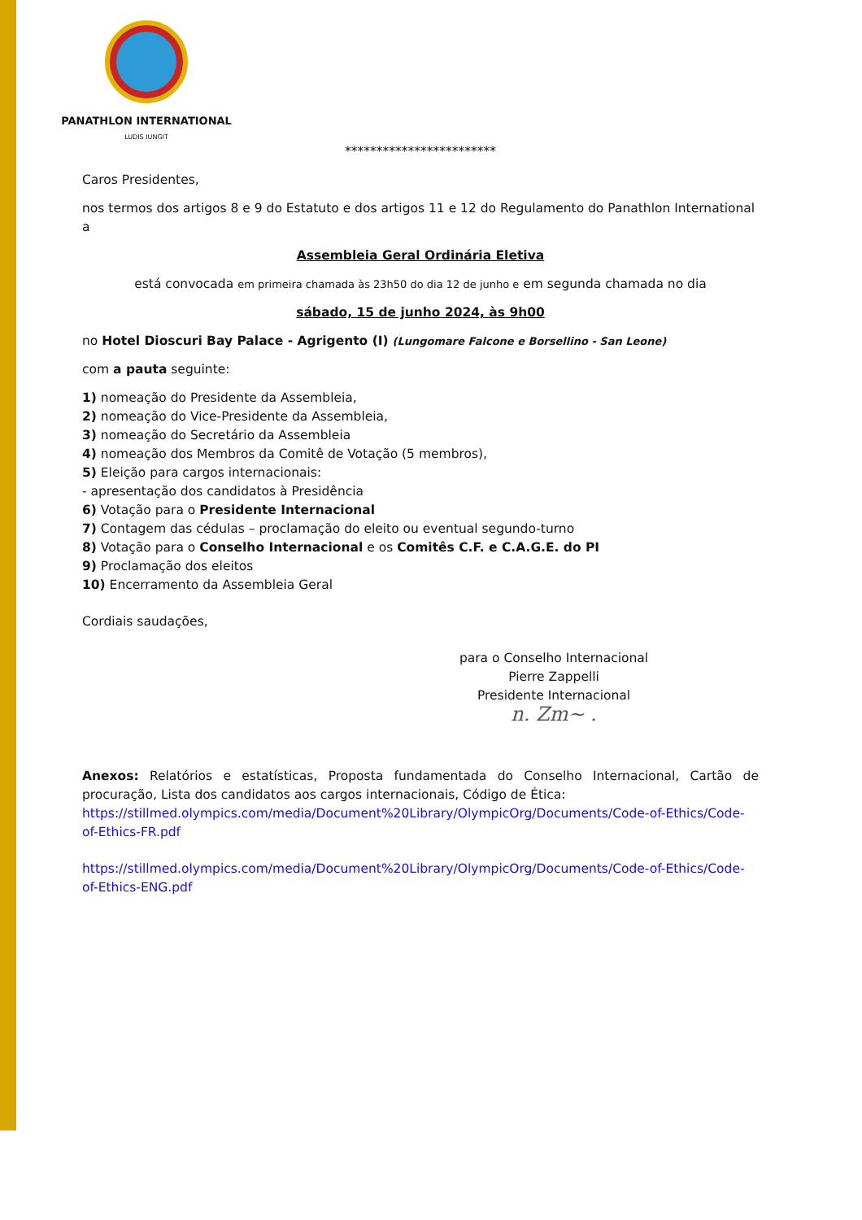PANATHLON INTERNATIONAL
LUDIS IUNGIT
************************
Caros Presidentes,
nos termos dos artigos 8 e 9 do Estatuto e dos artigos 11 e 12 do Regulamento do Panathlon International a
Assembleia Geral Ordinária Eletiva
está convocada em primeira chamada às 23h50 do dia 12 de junho e em segunda chamada no dia
sábado, 15 de junho 2024, às 9h00
no Hotel Dioscuri Bay Palace - Agrigento (I) (Lungomare Falcone e Borsellino - San Leone)
com a pauta seguinte:
1) nomeação do Presidente da Assembleia,
2) nomeação do Vice-Presidente da Assembleia,
3) nomeação do Secretário da Assembleia
4) nomeação dos Membros da Comitê de Votação (5 membros),
5) Eleição para cargos internacionais:
- apresentação dos candidatos à Presidência
6) Votação para o Presidente Internacional
7) Contagem das cédulas – proclamação do eleito ou eventual segundo-turno
8) Votação para o Conselho Internacional e os Comitês C.F. e C.A.G.E. do PI
9) Proclamação dos eleitos
10) Encerramento da Assembleia Geral
Cordiais saudações,
para o Conselho Internacional
Pierre Zappelli
Presidente Internacional
n. Zm~ .
Anexos: Relatórios e estatísticas, Proposta fundamentada do Conselho Internacional, Cartão de procuração, Lista dos candidatos aos cargos internacionais, Código de Ética:
https://stillmed.olympics.com/media/Document%20Library/OlympicOrg/Documents/Code-of-Ethics/Code-of-Ethics-FR.pdf
https://stillmed.olympics.com/media/Document%20Library/OlympicOrg/Documents/Code-of-Ethics/Code-of-Ethics-ENG.pdf